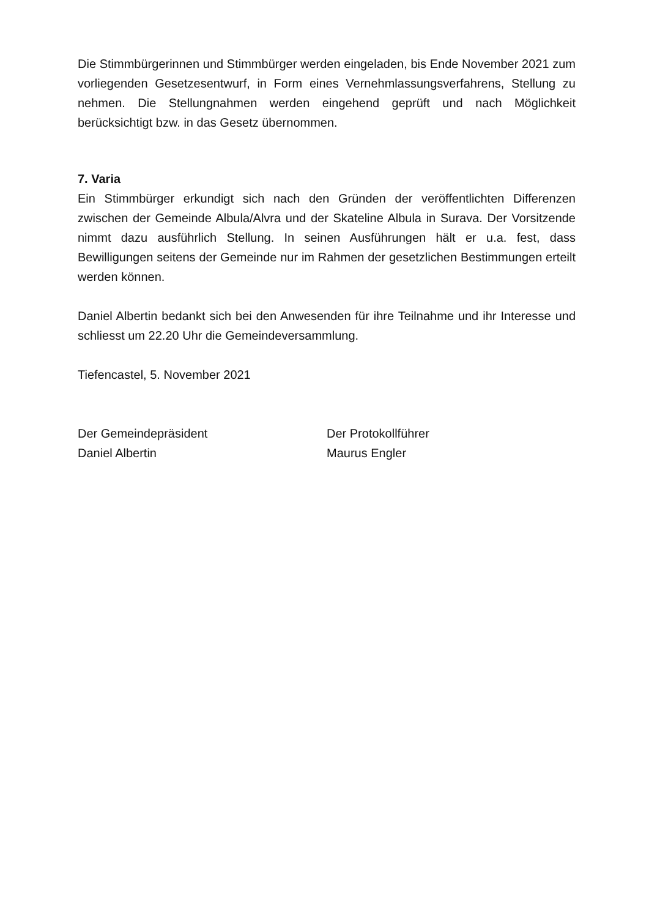Die Stimmbürgerinnen und Stimmbürger werden eingeladen, bis Ende November 2021 zum vorliegenden Gesetzesentwurf, in Form eines Vernehmlassungsverfah­rens, Stellung zu nehmen. Die Stellungnahmen werden eingehend geprüft und nach Möglichkeit berücksichtigt bzw. in das Gesetz übernommen.
7. Varia
Ein Stimmbürger erkundigt sich nach den Gründen der veröffentlichten Differen­zen zwischen der Gemeinde Albula/Alvra und der Skateline Albula in Surava. Der Vorsitzende nimmt dazu ausführlich Stellung. In seinen Ausführungen hält er u.a. fest, dass Bewilligungen seitens der Gemeinde nur im Rahmen der gesetzlichen Bestimmungen erteilt werden können.
Daniel Albertin bedankt sich bei den Anwesenden für ihre Teilnahme und ihr Interesse und schliesst um 22.20 Uhr die Gemeindeversammlung.
Tiefencastel, 5. November 2021
Der Gemeindepräsident
Daniel Albertin
Der Protokollführer
Maurus Engler